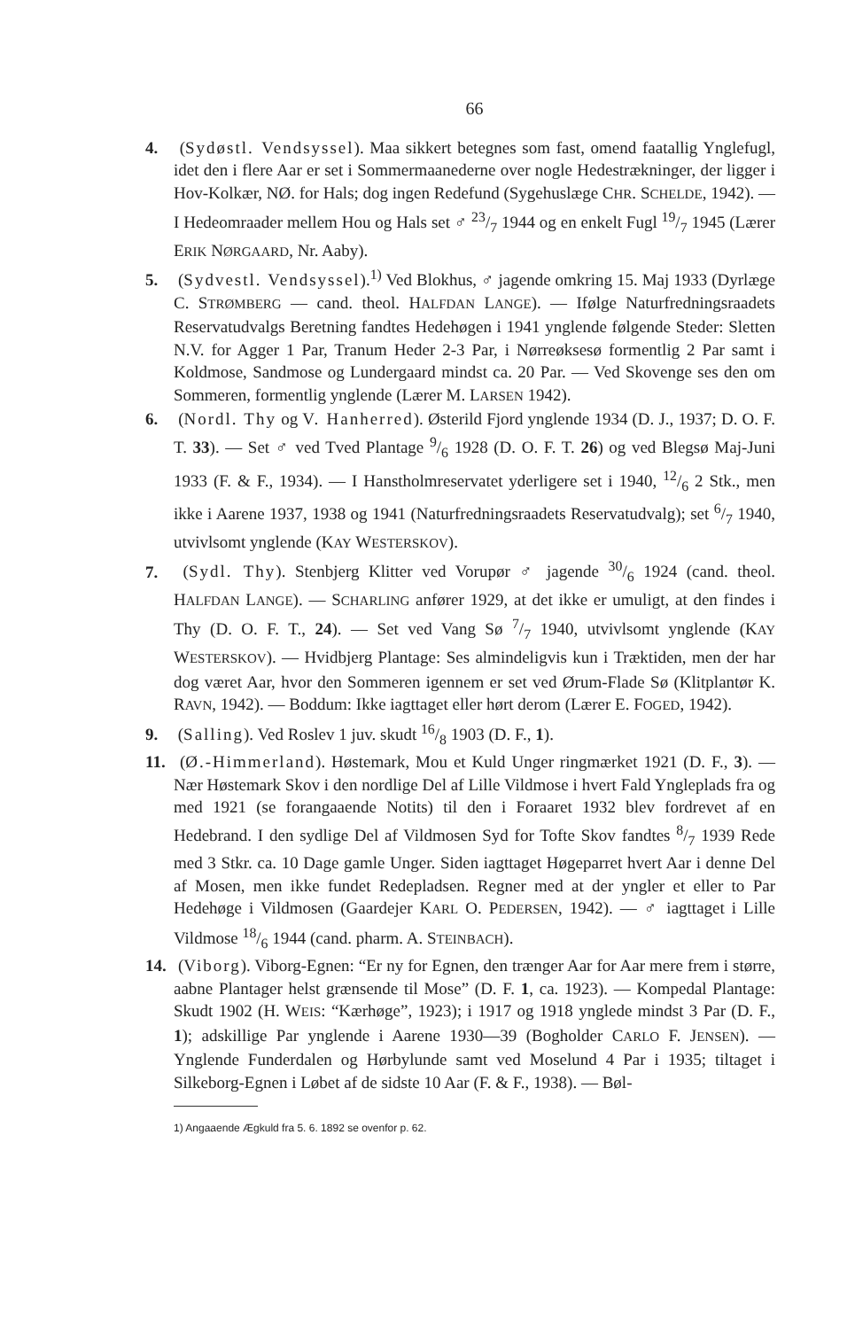66
4. (Sydøstl. Vendsyssel). Maa sikkert betegnes som fast, omend faatallig Ynglefugl, idet den i flere Aar er set i Sommermaanederne over nogle Hedestrækninger, der ligger i Hov-Kolkær, NØ. for Hals; dog ingen Redefund (Sygehuslæge CHR. SCHELDE, 1942). — I Hedeomraader mellem Hou og Hals set ♂ 23/7 1944 og en enkelt Fugl 19/7 1945 (Lærer ERIK NØRGAARD, Nr. Aaby).
5. (Sydvestl. Vendsyssel).<sup>1)</sup> Ved Blokhus, ♂ jagende omkring 15. Maj 1933 (Dyrlæge C. STRØMBERG — cand. theol. HALFDAN LANGE). — Ifølge Naturfredningsraadets Reservatudvalgs Beretning fandtes Hedehøgen i 1941 ynglende følgende Steder: Sletten N.V. for Agger 1 Par, Tranum Heder 2-3 Par, i Nørreøksesø formentlig 2 Par samt i Koldmose, Sandmose og Lundergaard mindst ca. 20 Par. — Ved Skovenge ses den om Sommeren, formentlig ynglende (Lærer M. LARSEN 1942).
6. (Nordl. Thy og V. Hanherred). Østerild Fjord ynglende 1934 (D. J., 1937; D. O. F. T. 33). — Set ♂ ved Tved Plantage 9/6 1928 (D. O. F. T. 26) og ved Blegsø Maj-Juni 1933 (F. & F., 1934). — I Hanstholmreservatet yderligere set i 1940, 12/6 2 Stk., men ikke i Aarene 1937, 1938 og 1941 (Naturfredningsraadets Reservatudvalg); set 6/7 1940, utvivlsomt ynglende (KAY WESTERSKOV).
7. (Sydl. Thy). Stenbjerg Klitter ved Vorupør ♂ jagende 30/6 1924 (cand. theol. HALFDAN LANGE). — SCHARLING anfører 1929, at det ikke er umuligt, at den findes i Thy (D. O. F. T., 24). — Set ved Vang Sø 7/7 1940, utvivlsomt ynglende (KAY WESTERSKOV). — Hvidbjerg Plantage: Ses almindeligvis kun i Træktiden, men der har dog været Aar, hvor den Sommeren igennem er set ved Ørum-Flade Sø (Klitplantør K. RAVN, 1942). — Boddum: Ikke iagttaget eller hørt derom (Lærer E. FOGED, 1942).
9. (Salling). Ved Roslev 1 juv. skudt 16/8 1903 (D. F., 1).
11. (Ø.-Himmerland). Høstemark, Mou et Kuld Unger ringmærket 1921 (D. F., 3). — Nær Høstemark Skov i den nordlige Del af Lille Vildmose i hvert Fald Yngleplads fra og med 1921 (se forangaaende Notits) til den i Foraaret 1932 blev fordrevet af en Hedebrand. I den sydlige Del af Vildmosen Syd for Tofte Skov fandtes 8/7 1939 Rede med 3 Stkr. ca. 10 Dage gamle Unger. Siden iagttaget Høgeparret hvert Aar i denne Del af Mosen, men ikke fundet Redepladsen. Regner med at der yngler et eller to Par Hedehøge i Vildmosen (Gaardejer KARL O. PEDERSEN, 1942). — ♂ iagttaget i Lille Vildmose 18/6 1944 (cand. pharm. A. STEINBACH).
14. (Viborg). Viborg-Egnen: “Er ny for Egnen, den trænger Aar for Aar mere frem i større, aabne Plantager helst grænsende til Mose” (D. F. 1, ca. 1923). — Kompedal Plantage: Skudt 1902 (H. WEIS: “Kærhøge”, 1923); i 1917 og 1918 ynglede mindst 3 Par (D. F., 1); adskillige Par ynglende i Aarene 1930—39 (Bogholder CARLO F. JENSEN). — Ynglende Funderdalen og Hørbylunde samt ved Moselund 4 Par i 1935; tiltaget i Silkeborg-Egnen i Løbet af de sidste 10 Aar (F. & F., 1938). — Bøl-
1) Angaaende Ægkuld fra 5. 6. 1892 se ovenfor p. 62.